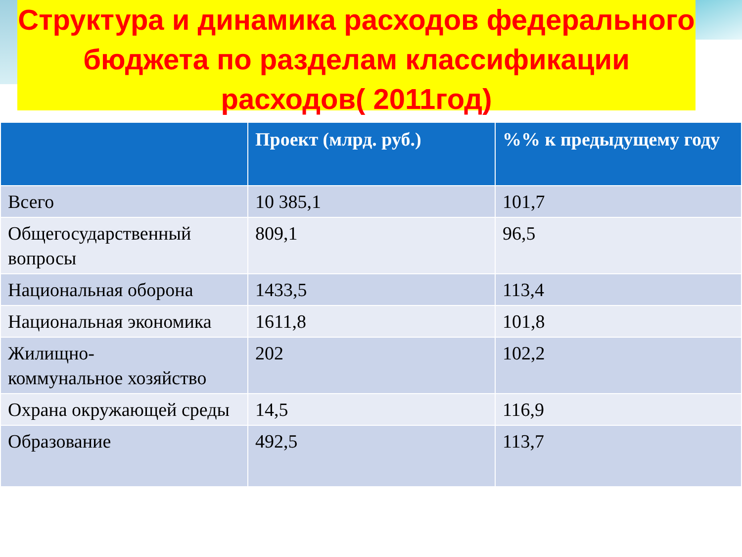Структура и динамика расходов федерального бюджета по разделам классификации расходов( 2011год)
| | Проект (млрд. руб.) | %% к предыдущему году |
| --- | --- | --- |
| Всего | 10 385,1 | 101,7 |
| Общегосударственный вопросы | 809,1 | 96,5 |
| Национальная оборона | 1433,5 | 113,4 |
| Национальная экономика | 1611,8 | 101,8 |
| Жилищно- коммунальное хозяйство | 202 | 102,2 |
| Охрана окружающей среды | 14,5 | 116,9 |
| Образование | 492,5 | 113,7 |